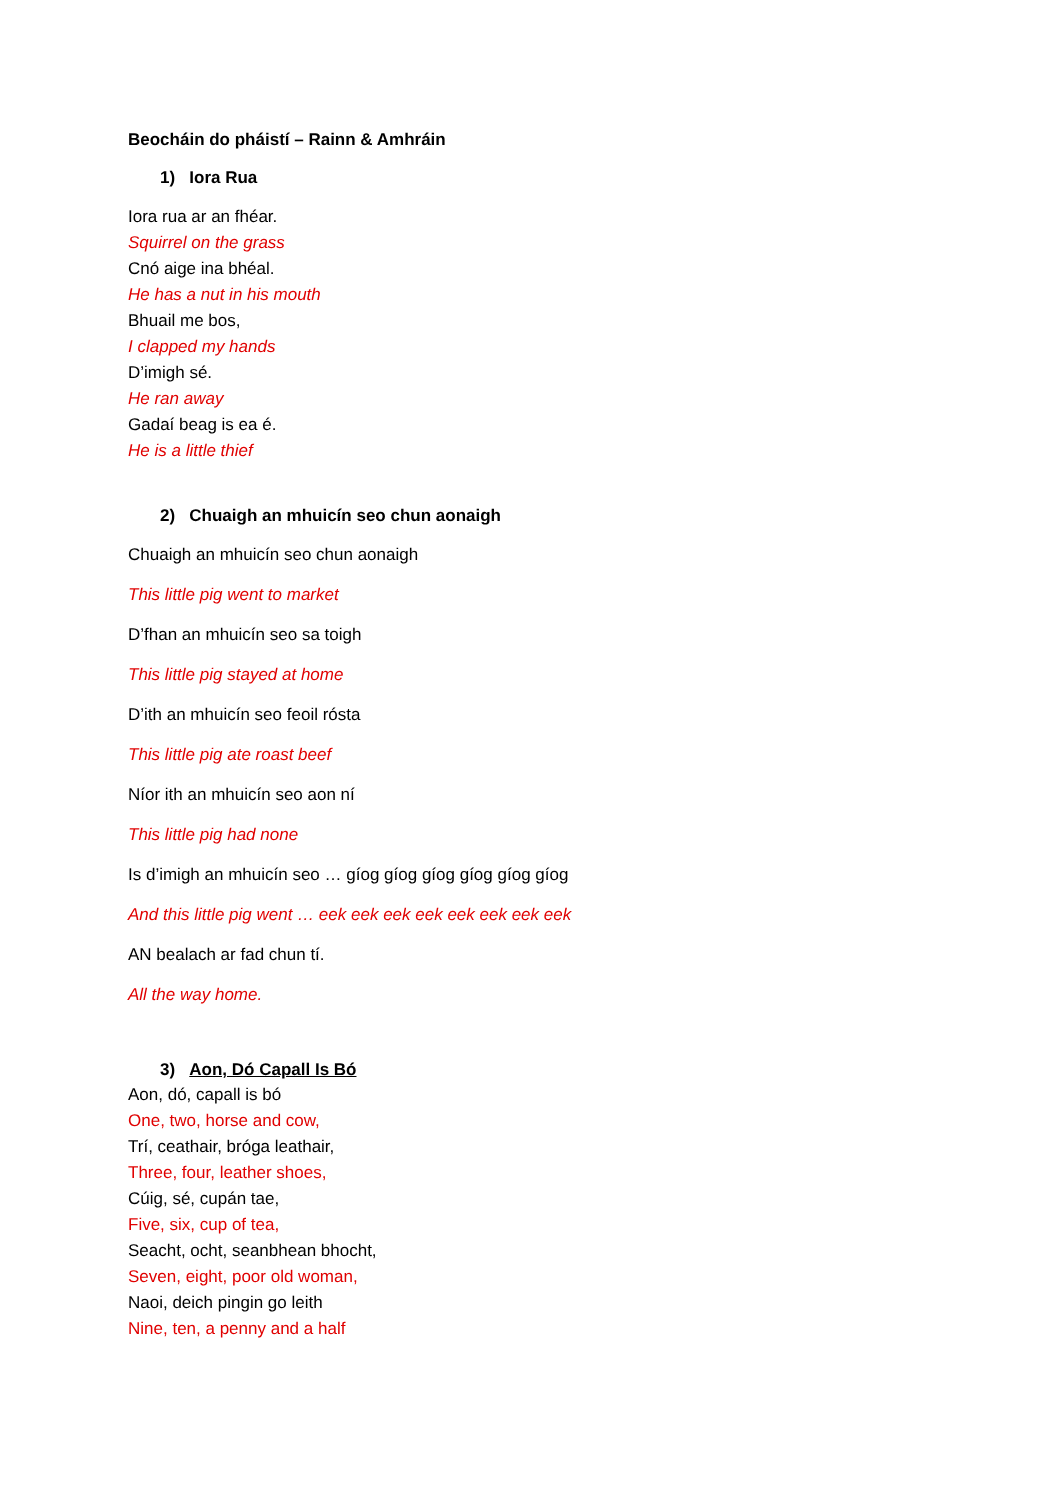Beocháin do pháistí – Rainn & Amhráin
1) Iora Rua
Iora rua ar an fhéar.
Squirrel on the grass
Cnó aige ina bhéal.
He has a nut in his mouth
Bhuail me bos,
I clapped my hands
D’imigh sé.
He ran away
Gadaí beag is ea é.
He is a little thief
2) Chuaigh an mhuicín seo chun aonaigh
Chuaigh an mhuicín seo chun aonaigh
This little pig went to market
D’fhan an mhuicín seo sa toigh
This little pig stayed at home
D’ith an mhuicín seo feoil rósta
This little pig ate roast beef
Níor ith an mhuicín seo aon ní
This little pig had none
Is d’imigh an mhuicín seo … gíog gíog gíog gíog gíog gíog
And this little pig went … eek eek eek eek eek eek eek eek
AN bealach ar fad chun tí.
All the way home.
3) Aon, Dó Capall Is Bó
Aon, dó, capall is bó
One, two, horse and cow,
Trí, ceathair, bróga leathair,
Three, four, leather shoes,
Cúig, sé, cupán tae,
Five, six, cup of tea,
Seacht, ocht, seanbhean bhocht,
Seven, eight, poor old woman,
Naoi, deich pingin go leith
Nine, ten, a penny and a half